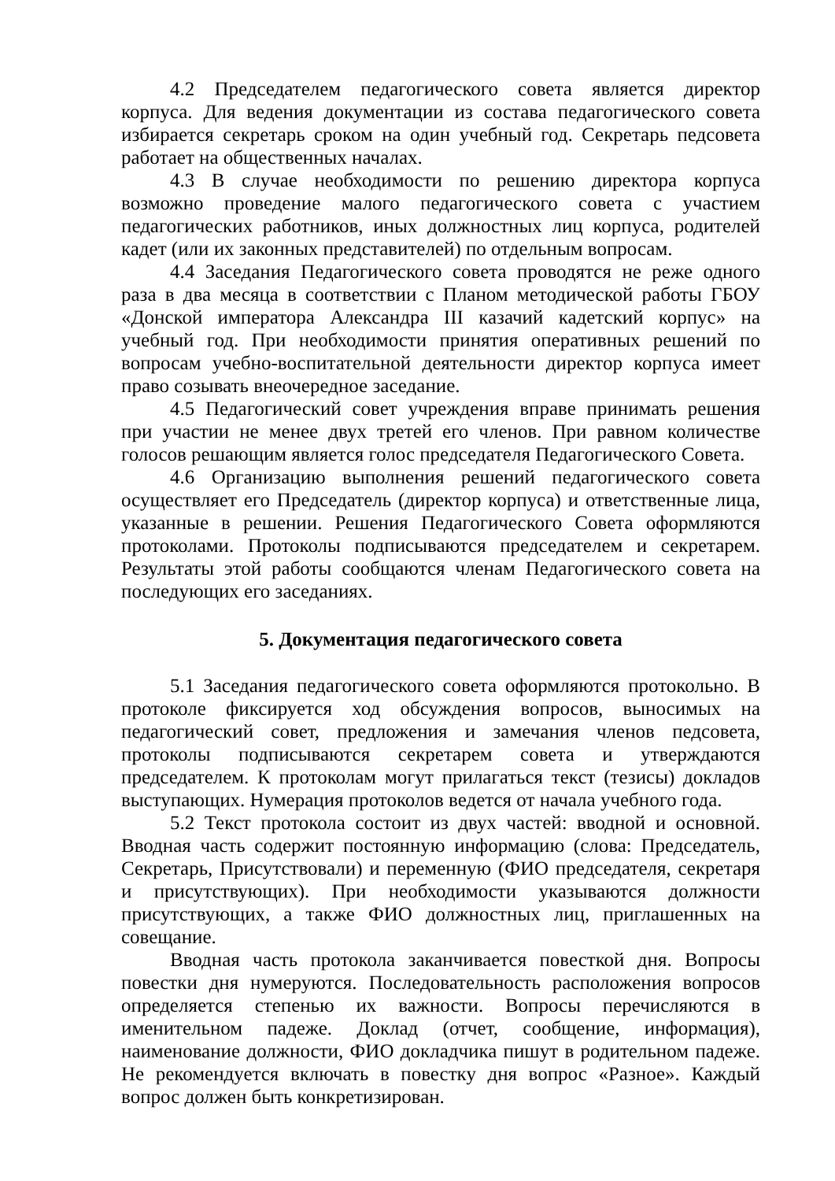4.2 Председателем педагогического совета является директор корпуса. Для ведения документации из состава педагогического совета избирается секретарь сроком на один учебный год. Секретарь педсовета работает на общественных началах.
4.3 В случае необходимости по решению директора корпуса возможно проведение малого педагогического совета с участием педагогических работников, иных должностных лиц корпуса, родителей кадет (или их законных представителей) по отдельным вопросам.
4.4 Заседания Педагогического совета проводятся не реже одного раза в два месяца в соответствии с Планом методической работы ГБОУ «Донской императора Александра III казачий кадетский корпус» на учебный год. При необходимости принятия оперативных решений по вопросам учебно-воспитательной деятельности директор корпуса имеет право созывать внеочередное заседание.
4.5 Педагогический совет учреждения вправе принимать решения при участии не менее двух третей его членов. При равном количестве голосов решающим является голос председателя Педагогического Совета.
4.6 Организацию выполнения решений педагогического совета осуществляет его Председатель (директор корпуса) и ответственные лица, указанные в решении. Решения Педагогического Совета оформляются протоколами. Протоколы подписываются председателем и секретарем. Результаты этой работы сообщаются членам Педагогического совета на последующих его заседаниях.
5. Документация педагогического совета
5.1 Заседания педагогического совета оформляются протокольно. В протоколе фиксируется ход обсуждения вопросов, выносимых на педагогический совет, предложения и замечания членов педсовета, протоколы подписываются секретарем совета и утверждаются председателем. К протоколам могут прилагаться текст (тезисы) докладов выступающих. Нумерация протоколов ведется от начала учебного года.
5.2 Текст протокола состоит из двух частей: вводной и основной. Вводная часть содержит постоянную информацию (слова: Председатель, Секретарь, Присутствовали) и переменную (ФИО председателя, секретаря и присутствующих). При необходимости указываются должности присутствующих, а также ФИО должностных лиц, приглашенных на совещание.
Вводная часть протокола заканчивается повесткой дня. Вопросы повестки дня нумеруются. Последовательность расположения вопросов определяется степенью их важности. Вопросы перечисляются в именительном падеже. Доклад (отчет, сообщение, информация), наименование должности, ФИО докладчика пишут в родительном падеже. Не рекомендуется включать в повестку дня вопрос «Разное». Каждый вопрос должен быть конкретизирован.